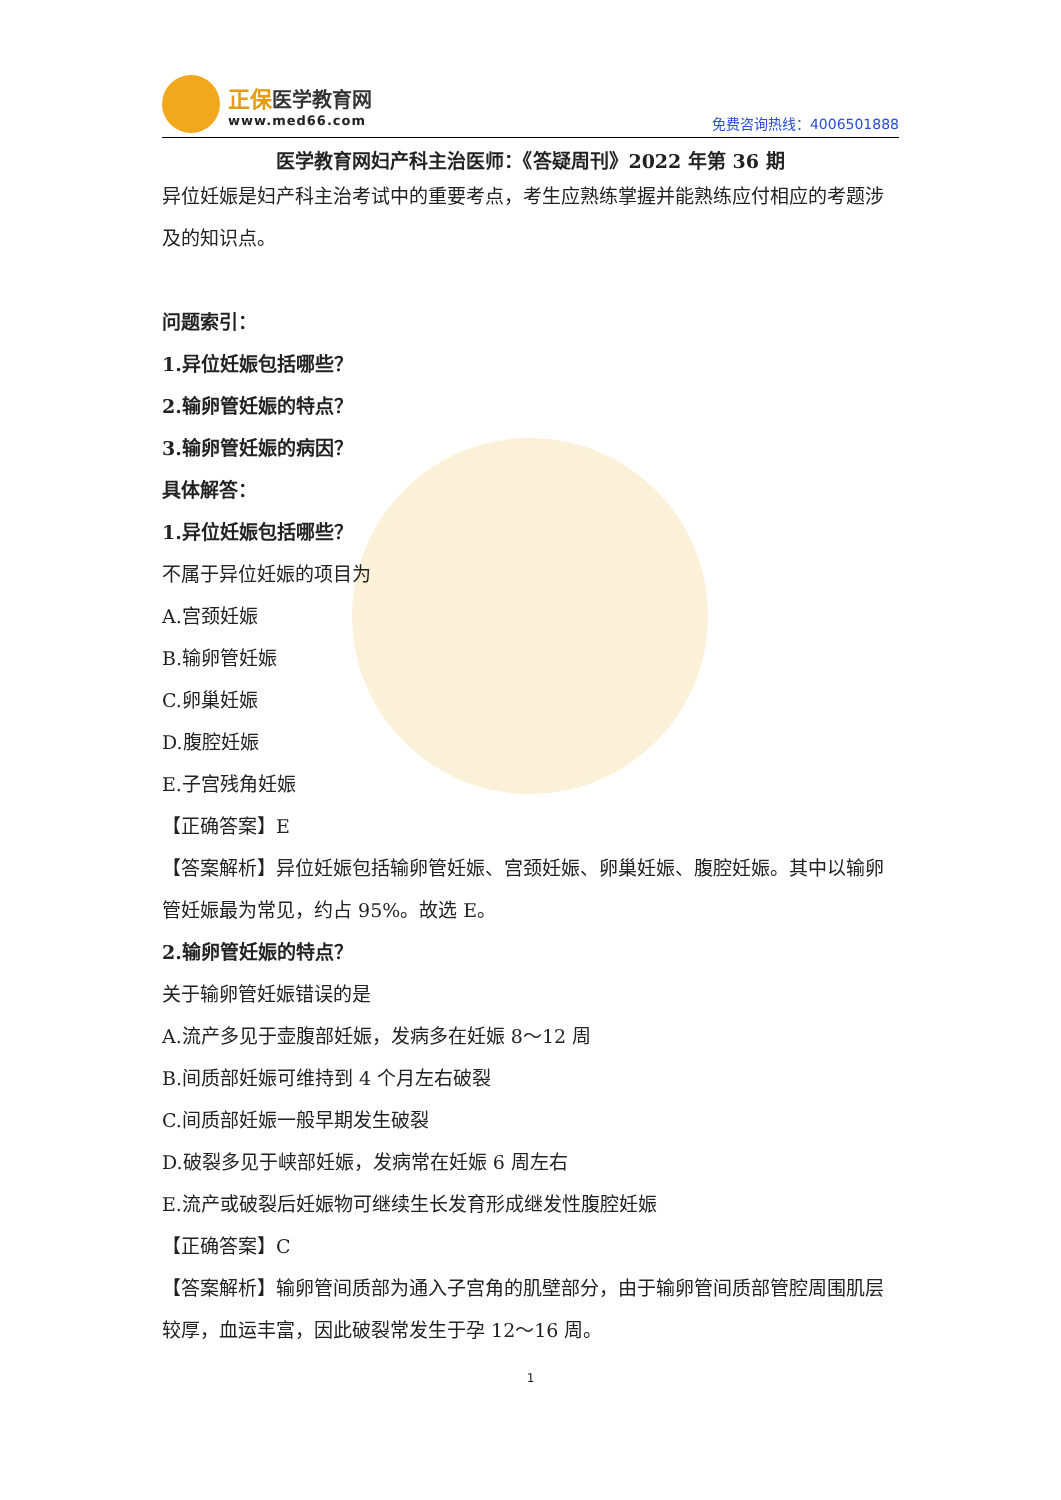正保 医学教育网
www.med66.com
免费咨询热线：4006501888
医学教育网妇产科主治医师：《答疑周刊》2022 年第 36 期
异位妊娠是妇产科主治考试中的重要考点，考生应熟练掌握并能熟练应付相应的考题涉及的知识点。
问题索引：
1.异位妊娠包括哪些？
2.输卵管妊娠的特点？
3.输卵管妊娠的病因？
具体解答：
1.异位妊娠包括哪些？
不属于异位妊娠的项目为
A.宫颈妊娠
B.输卵管妊娠
C.卵巢妊娠
D.腹腔妊娠
E.子宫残角妊娠
【正确答案】E
【答案解析】异位妊娠包括输卵管妊娠、宫颈妊娠、卵巢妊娠、腹腔妊娠。其中以输卵管妊娠最为常见，约占 95%。故选 E。
2.输卵管妊娠的特点？
关于输卵管妊娠错误的是
A.流产多见于壶腹部妊娠，发病多在妊娠 8～12 周
B.间质部妊娠可维持到 4 个月左右破裂
C.间质部妊娠一般早期发生破裂
D.破裂多见于峡部妊娠，发病常在妊娠 6 周左右
E.流产或破裂后妊娠物可继续生长发育形成继发性腹腔妊娠
【正确答案】C
【答案解析】输卵管间质部为通入子宫角的肌壁部分，由于输卵管间质部管腔周围肌层较厚，血运丰富，因此破裂常发生于孕 12～16 周。
1